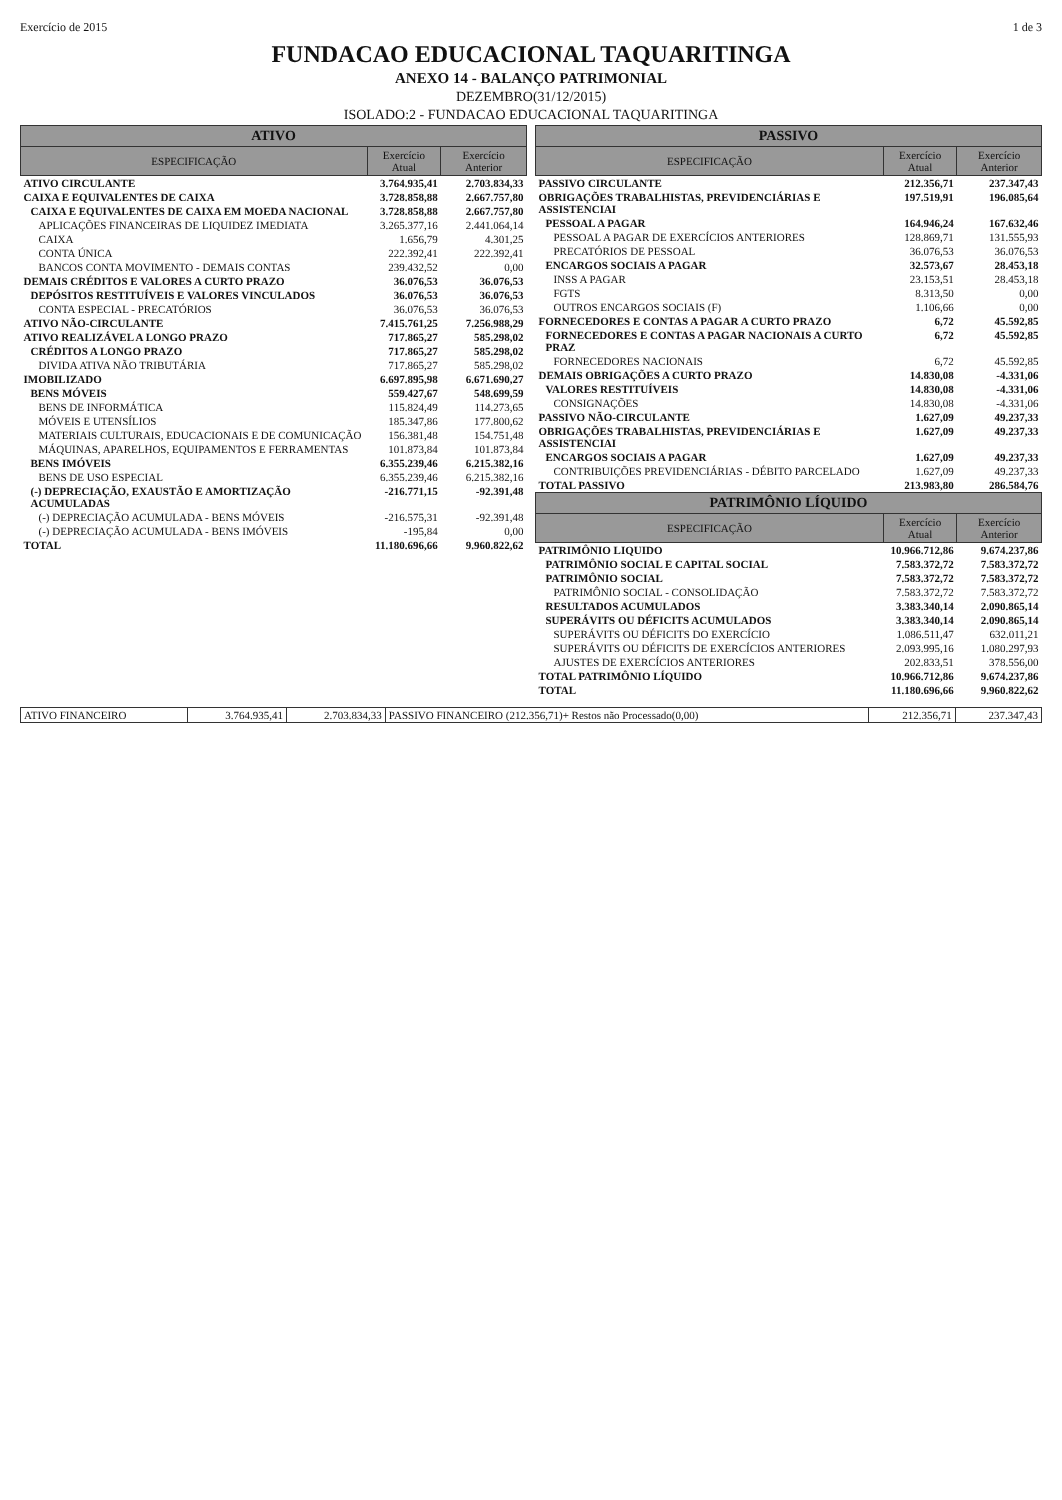Exercício de 2015 1 de 3
FUNDACAO EDUCACIONAL TAQUARITINGA
ANEXO 14 - BALANÇO PATRIMONIAL
DEZEMBRO(31/12/2015)
ISOLADO:2 - FUNDACAO EDUCACIONAL TAQUARITINGA
| ATIVO | | |
| --- | --- | --- |
| ESPECIFICAÇÃO | Exercício Atual | Exercício Anterior |
| ATIVO CIRCULANTE | 3.764.935,41 | 2.703.834,33 |
| CAIXA E EQUIVALENTES DE CAIXA | 3.728.858,88 | 2.667.757,80 |
| CAIXA E EQUIVALENTES DE CAIXA EM MOEDA NACIONAL | 3.728.858,88 | 2.667.757,80 |
| APLICAÇÕES FINANCEIRAS DE LIQUIDEZ IMEDIATA | 3.265.377,16 | 2.441.064,14 |
| CAIXA | 1.656,79 | 4.301,25 |
| CONTA ÚNICA | 222.392,41 | 222.392,41 |
| BANCOS CONTA MOVIMENTO - DEMAIS CONTAS | 239.432,52 | 0,00 |
| DEMAIS CRÉDITOS E VALORES A CURTO PRAZO | 36.076,53 | 36.076,53 |
| DEPÓSITOS RESTITUÍVEIS E VALORES VINCULADOS | 36.076,53 | 36.076,53 |
| CONTA ESPECIAL - PRECATÓRIOS | 36.076,53 | 36.076,53 |
| ATIVO NÃO-CIRCULANTE | 7.415.761,25 | 7.256.988,29 |
| ATIVO REALIZÁVEL A LONGO PRAZO | 717.865,27 | 585.298,02 |
| CRÉDITOS A LONGO PRAZO | 717.865,27 | 585.298,02 |
| DIVIDA ATIVA NÃO TRIBUTÁRIA | 717.865,27 | 585.298,02 |
| IMOBILIZADO | 6.697.895,98 | 6.671.690,27 |
| BENS MÓVEIS | 559.427,67 | 548.699,59 |
| BENS DE INFORMÁTICA | 115.824,49 | 114.273,65 |
| MÓVEIS E UTENSÍLIOS | 185.347,86 | 177.800,62 |
| MATERIAIS CULTURAIS, EDUCACIONAIS E DE COMUNICAÇÃO | 156.381,48 | 154.751,48 |
| MÁQUINAS, APARELHOS, EQUIPAMENTOS E FERRAMENTAS | 101.873,84 | 101.873,84 |
| BENS IMÓVEIS | 6.355.239,46 | 6.215.382,16 |
| BENS DE USO ESPECIAL | 6.355.239,46 | 6.215.382,16 |
| (-) DEPRECIAÇÃO, EXAUSTÃO E AMORTIZAÇÃO ACUMULADAS | -216.771,15 | -92.391,48 |
| (-) DEPRECIAÇÃO ACUMULADA - BENS MÓVEIS | -216.575,31 | -92.391,48 |
| (-) DEPRECIAÇÃO ACUMULADA - BENS IMÓVEIS | -195,84 | 0,00 |
| TOTAL | 11.180.696,66 | 9.960.822,62 |
| PASSIVO | | |
| --- | --- | --- |
| ESPECIFICAÇÃO | Exercício Atual | Exercício Anterior |
| PASSIVO CIRCULANTE | 212.356,71 | 237.347,43 |
| OBRIGAÇÕES TRABALHISTAS, PREVIDENCIÁRIAS E ASSISTENCIAI | 197.519,91 | 196.085,64 |
| PESSOAL A PAGAR | 164.946,24 | 167.632,46 |
| PESSOAL A PAGAR DE EXERCÍCIOS ANTERIORES | 128.869,71 | 131.555,93 |
| PRECATÓRIOS DE PESSOAL | 36.076,53 | 36.076,53 |
| ENCARGOS SOCIAIS A PAGAR | 32.573,67 | 28.453,18 |
| INSS A PAGAR | 23.153,51 | 28.453,18 |
| FGTS | 8.313,50 | 0,00 |
| OUTROS ENCARGOS SOCIAIS (F) | 1.106,66 | 0,00 |
| FORNECEDORES E CONTAS A PAGAR A CURTO PRAZO | 6,72 | 45.592,85 |
| FORNECEDORES E CONTAS A PAGAR NACIONAIS A CURTO PRAZ | 6,72 | 45.592,85 |
| FORNECEDORES NACIONAIS | 6,72 | 45.592,85 |
| DEMAIS OBRIGAÇÕES A CURTO PRAZO | 14.830,08 | -4.331,06 |
| VALORES RESTITUÍVEIS | 14.830,08 | -4.331,06 |
| CONSIGNAÇÕES | 14.830,08 | -4.331,06 |
| PASSIVO NÃO-CIRCULANTE | 1.627,09 | 49.237,33 |
| OBRIGAÇÕES TRABALHISTAS, PREVIDENCIÁRIAS E ASSISTENCIAI | 1.627,09 | 49.237,33 |
| ENCARGOS SOCIAIS A PAGAR | 1.627,09 | 49.237,33 |
| CONTRIBUIÇÕES PREVIDENCIÁRIAS - DÉBITO PARCELADO | 1.627,09 | 49.237,33 |
| TOTAL PASSIVO | 213.983,80 | 286.584,76 |
| PATRIMÔNIO LÍQUIDO | | |
| ESPECIFICAÇÃO | Exercício Atual | Exercício Anterior |
| PATRIMÔNIO LIQUIDO | 10.966.712,86 | 9.674.237,86 |
| PATRIMÔNIO SOCIAL E CAPITAL SOCIAL | 7.583.372,72 | 7.583.372,72 |
| PATRIMÔNIO SOCIAL | 7.583.372,72 | 7.583.372,72 |
| PATRIMÔNIO SOCIAL - CONSOLIDAÇÃO | 7.583.372,72 | 7.583.372,72 |
| RESULTADOS ACUMULADOS | 3.383.340,14 | 2.090.865,14 |
| SUPERÁVITS OU DÉFICITS ACUMULADOS | 3.383.340,14 | 2.090.865,14 |
| SUPERÁVITS OU DÉFICITS DO EXERCÍCIO | 1.086.511,47 | 632.011,21 |
| SUPERÁVITS OU DÉFICITS DE EXERCÍCIOS ANTERIORES | 2.093.995,16 | 1.080.297,93 |
| AJUSTES DE EXERCÍCIOS ANTERIORES | 202.833,51 | 378.556,00 |
| TOTAL PATRIMÔNIO LÍQUIDO | 10.966.712,86 | 9.674.237,86 |
| TOTAL | 11.180.696,66 | 9.960.822,62 |
| ATIVO FINANCEIRO | 3.764.935,41 | 2.703.834,33 | PASSIVO FINANCEIRO (212.356,71)+ Restos não Processado(0,00) | 212.356,71 | 237.347,43 |